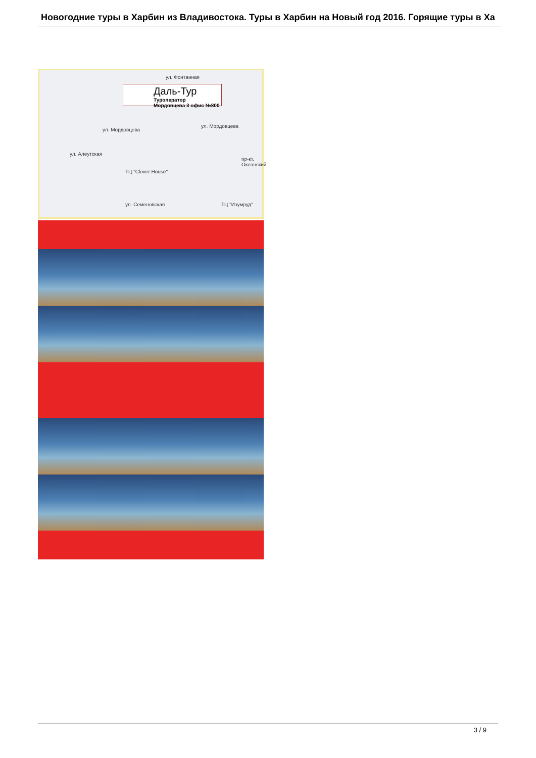Новогодние туры в Харбин из Владивостока. Туры в Харбин на Новый год 2016. Горящие туры в Ха
Даль-Тур
Туроператор
Мордовцева 3 офис №800
ул. Фонтанная
ул. Мордовцева
ул. Мордовцева
ул. Алеутская
ТЦ "Clover House"
ул. Семеновская ТЦ "Изумруд"
пр-кт. Океанский
3 / 9